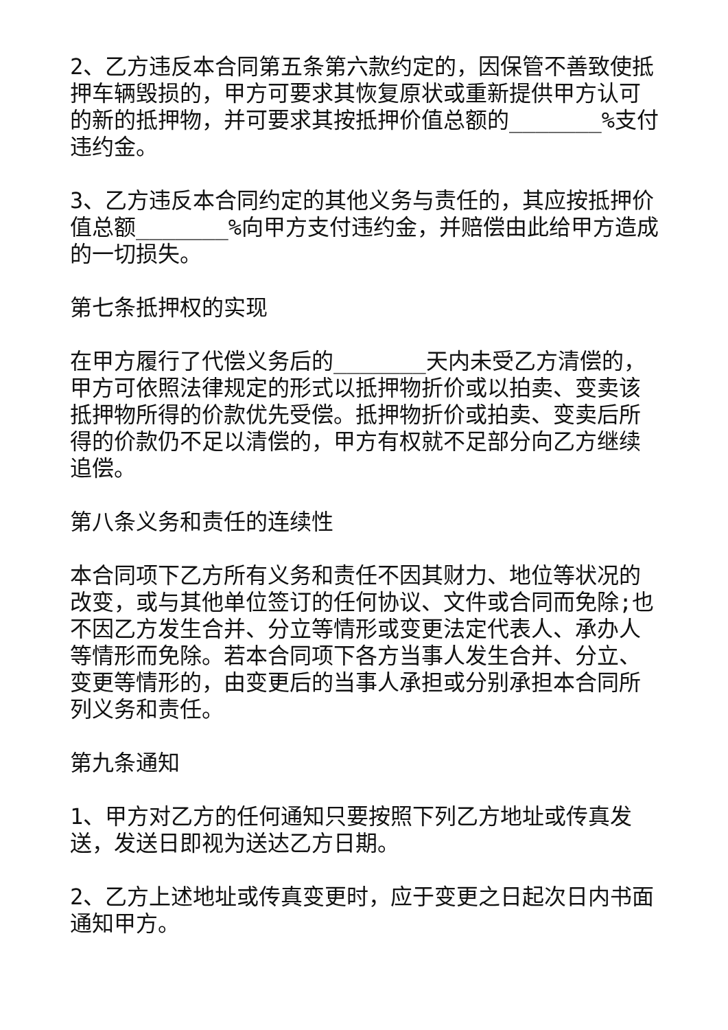2、乙方违反本合同第五条第六款约定的，因保管不善致使抵押车辆毁损的，甲方可要求其恢复原状或重新提供甲方认可的新的抵押物，并可要求其按抵押价值总额的_______%支付违约金。
3、乙方违反本合同约定的其他义务与责任的，其应按抵押价值总额_______%向甲方支付违约金，并赔偿由此给甲方造成的一切损失。
第七条抵押权的实现
在甲方履行了代偿义务后的_______天内未受乙方清偿的，甲方可依照法律规定的形式以抵押物折价或以拍卖、变卖该抵押物所得的价款优先受偿。抵押物折价或拍卖、变卖后所得的价款仍不足以清偿的，甲方有权就不足部分向乙方继续追偿。
第八条义务和责任的连续性
本合同项下乙方所有义务和责任不因其财力、地位等状况的改变，或与其他单位签订的任何协议、文件或合同而免除;也不因乙方发生合并、分立等情形或变更法定代表人、承办人等情形而免除。若本合同项下各方当事人发生合并、分立、变更等情形的，由变更后的当事人承担或分别承担本合同所列义务和责任。
第九条通知
1、甲方对乙方的任何通知只要按照下列乙方地址或传真发送，发送日即视为送达乙方日期。
2、乙方上述地址或传真变更时，应于变更之日起次日内书面通知甲方。